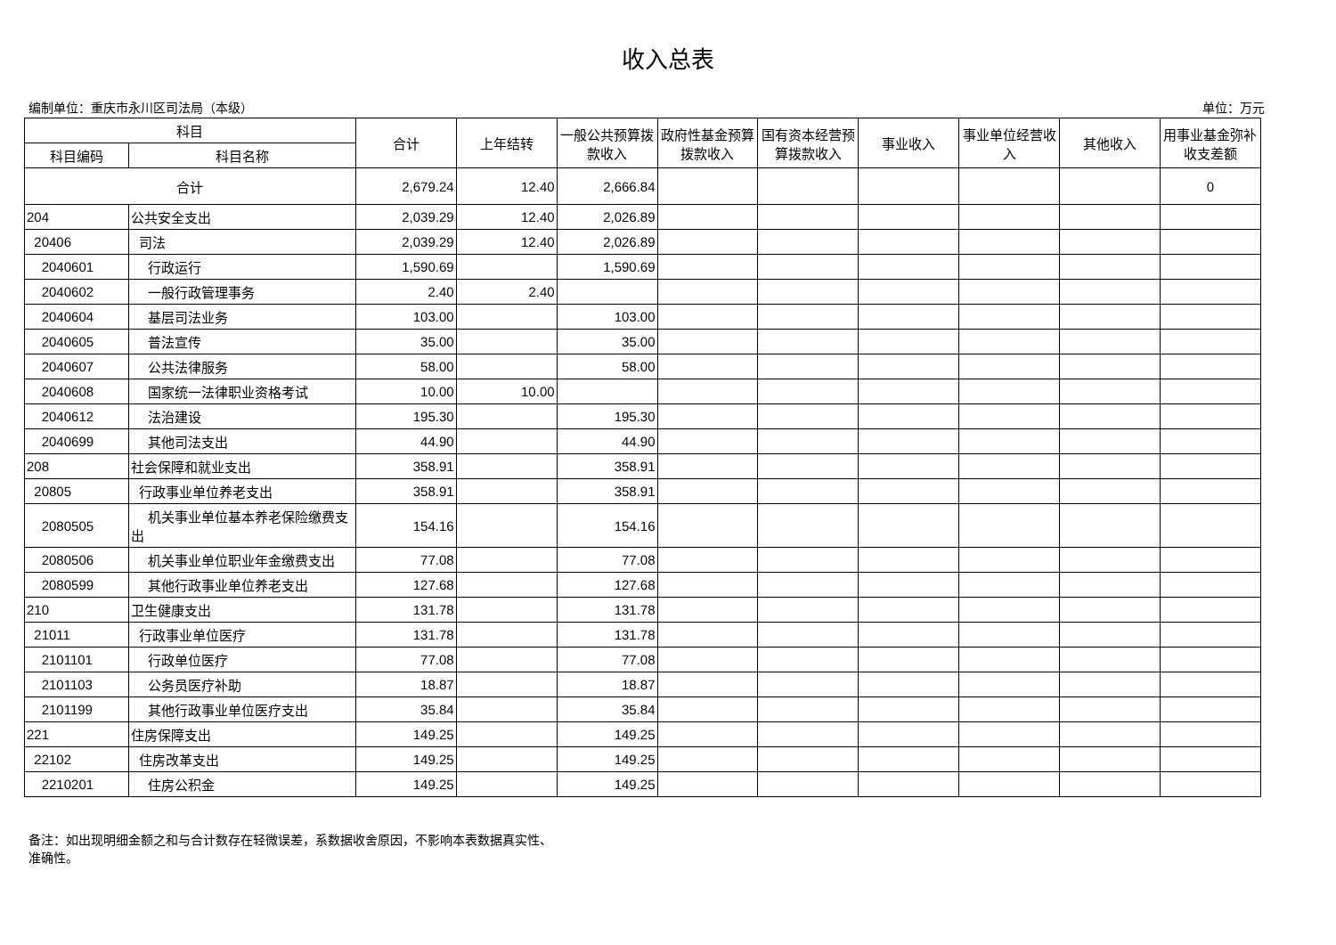收入总表
编制单位：重庆市永川区司法局（本级） 单位：万元
| 科目 | | 合计 | 上年结转 | 一般公共预算拨款收入 | 政府性基金预算拨款收入 | 国有资本经营预算拨款收入 | 事业收入 | 事业单位经营收入 | 其他收入 | 用事业基金弥补收支差额 |
| --- | --- | --- | --- | --- | --- | --- | --- | --- | --- | --- |
| 科目编码 | 科目名称 | | | | | | | | | |
| 合计 | | 2,679.24 | 12.40 | 2,666.84 | | | | | | 0 |
| 204 | 公共安全支出 | 2,039.29 | 12.40 | 2,026.89 | | | | | | |
| 20406 | 司法 | 2,039.29 | 12.40 | 2,026.89 | | | | | | |
| 2040601 | 行政运行 | 1,590.69 | | 1,590.69 | | | | | | |
| 2040602 | 一般行政管理事务 | 2.40 | 2.40 | | | | | | | |
| 2040604 | 基层司法业务 | 103.00 | | 103.00 | | | | | | |
| 2040605 | 普法宣传 | 35.00 | | 35.00 | | | | | | |
| 2040607 | 公共法律服务 | 58.00 | | 58.00 | | | | | | |
| 2040608 | 国家统一法律职业资格考试 | 10.00 | 10.00 | | | | | | | |
| 2040612 | 法治建设 | 195.30 | | 195.30 | | | | | | |
| 2040699 | 其他司法支出 | 44.90 | | 44.90 | | | | | | |
| 208 | 社会保障和就业支出 | 358.91 | | 358.91 | | | | | | |
| 20805 | 行政事业单位养老支出 | 358.91 | | 358.91 | | | | | | |
| 2080505 | 机关事业单位基本养老保险缴费支出 | 154.16 | | 154.16 | | | | | | |
| 2080506 | 机关事业单位职业年金缴费支出 | 77.08 | | 77.08 | | | | | | |
| 2080599 | 其他行政事业单位养老支出 | 127.68 | | 127.68 | | | | | | |
| 210 | 卫生健康支出 | 131.78 | | 131.78 | | | | | | |
| 21011 | 行政事业单位医疗 | 131.78 | | 131.78 | | | | | | |
| 2101101 | 行政单位医疗 | 77.08 | | 77.08 | | | | | | |
| 2101103 | 公务员医疗补助 | 18.87 | | 18.87 | | | | | | |
| 2101199 | 其他行政事业单位医疗支出 | 35.84 | | 35.84 | | | | | | |
| 221 | 住房保障支出 | 149.25 | | 149.25 | | | | | | |
| 22102 | 住房改革支出 | 149.25 | | 149.25 | | | | | | |
| 2210201 | 住房公积金 | 149.25 | | 149.25 | | | | | | |
备注：如出现明细金额之和与合计数存在轻微误差，系数据收舍原因，不影响本表数据真实性、准确性。